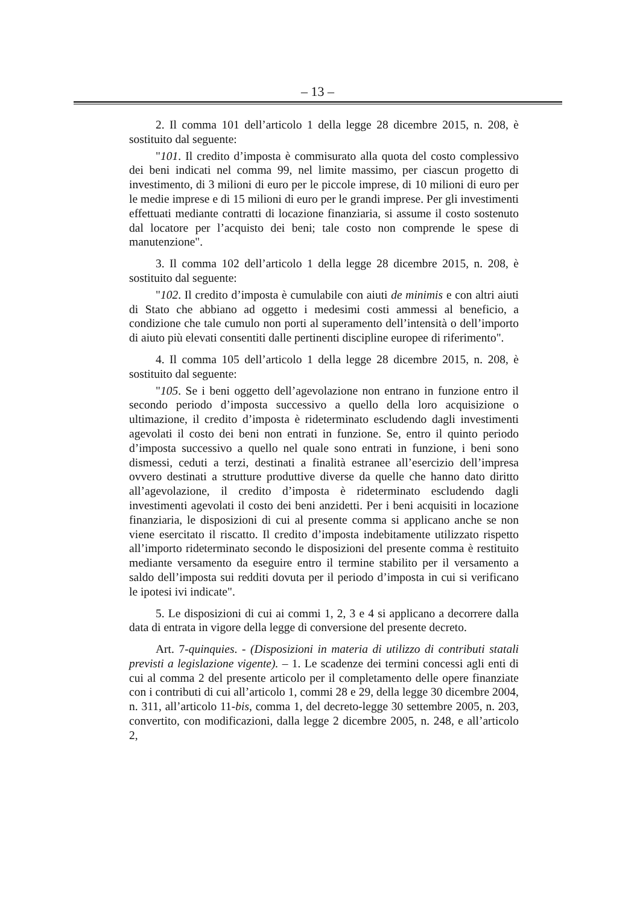– 13 –
2. Il comma 101 dell’articolo 1 della legge 28 dicembre 2015, n. 208, è sostituito dal seguente:
"101. Il credito d’imposta è commisurato alla quota del costo complessivo dei beni indicati nel comma 99, nel limite massimo, per ciascun progetto di investimento, di 3 milioni di euro per le piccole imprese, di 10 milioni di euro per le medie imprese e di 15 milioni di euro per le grandi imprese. Per gli investimenti effettuati mediante contratti di locazione finanziaria, si assume il costo sostenuto dal locatore per l’acquisto dei beni; tale costo non comprende le spese di manutenzione".
3. Il comma 102 dell’articolo 1 della legge 28 dicembre 2015, n. 208, è sostituito dal seguente:
"102. Il credito d’imposta è cumulabile con aiuti de minimis e con altri aiuti di Stato che abbiano ad oggetto i medesimi costi ammessi al beneficio, a condizione che tale cumulo non porti al superamento dell’intensità o dell’importo di aiuto più elevati consentiti dalle pertinenti discipline europee di riferimento".
4. Il comma 105 dell’articolo 1 della legge 28 dicembre 2015, n. 208, è sostituito dal seguente:
"105. Se i beni oggetto dell’agevolazione non entrano in funzione entro il secondo periodo d’imposta successivo a quello della loro acquisizione o ultimazione, il credito d’imposta è rideterminato escludendo dagli investimenti agevolati il costo dei beni non entrati in funzione. Se, entro il quinto periodo d’imposta successivo a quello nel quale sono entrati in funzione, i beni sono dismessi, ceduti a terzi, destinati a finalità estranee all’esercizio dell’impresa ovvero destinati a strutture produttive diverse da quelle che hanno dato diritto all’agevolazione, il credito d’imposta è rideterminato escludendo dagli investimenti agevolati il costo dei beni anzidetti. Per i beni acquisiti in locazione finanziaria, le disposizioni di cui al presente comma si applicano anche se non viene esercitato il riscatto. Il credito d’imposta indebitamente utilizzato rispetto all’importo rideterminato secondo le disposizioni del presente comma è restituito mediante versamento da eseguire entro il termine stabilito per il versamento a saldo dell’imposta sui redditi dovuta per il periodo d’imposta in cui si verificano le ipotesi ivi indicate".
5. Le disposizioni di cui ai commi 1, 2, 3 e 4 si applicano a decorrere dalla data di entrata in vigore della legge di conversione del presente decreto.
Art. 7-quinquies. - (Disposizioni in materia di utilizzo di contributi statali previsti a legislazione vigente). – 1. Le scadenze dei termini concessi agli enti di cui al comma 2 del presente articolo per il completamento delle opere finanziate con i contributi di cui all’articolo 1, commi 28 e 29, della legge 30 dicembre 2004, n. 311, all’articolo 11-bis, comma 1, del decreto-legge 30 settembre 2005, n. 203, convertito, con modificazioni, dalla legge 2 dicembre 2005, n. 248, e all’articolo 2,